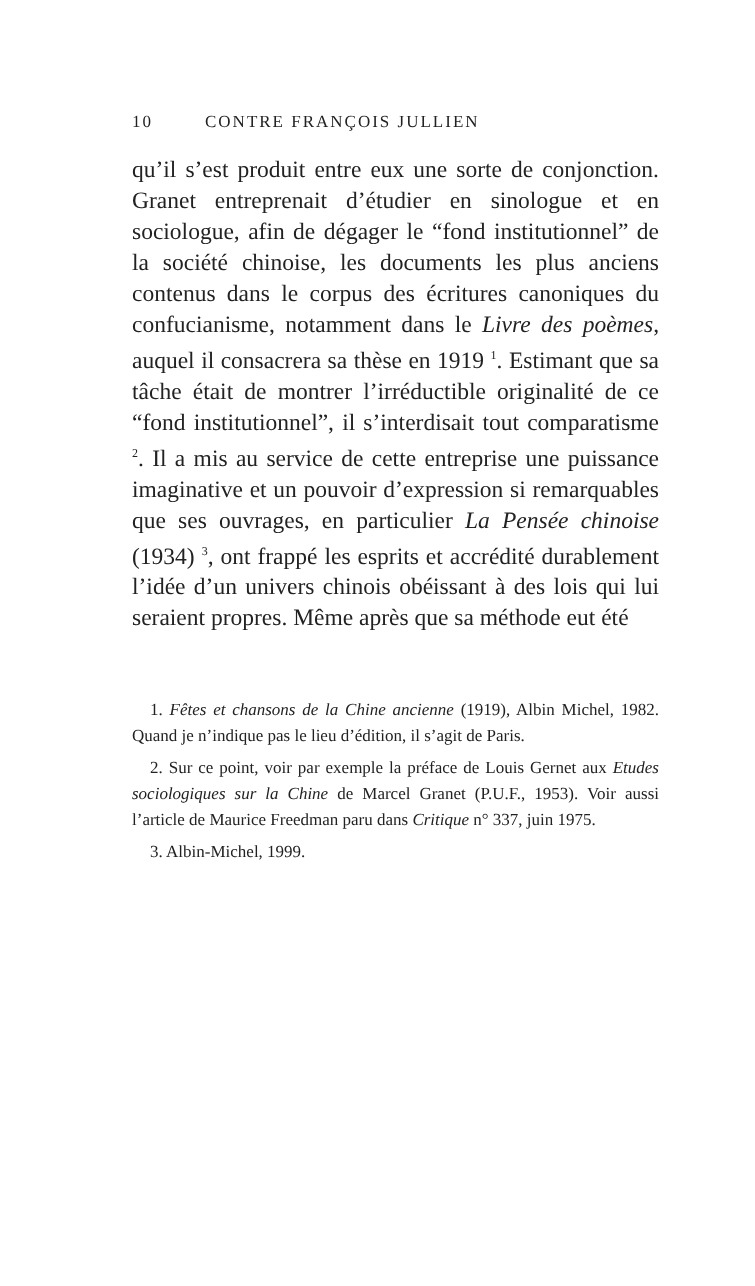10 CONTRE FRANÇOIS JULLIEN
qu’il s’est produit entre eux une sorte de conjonction. Granet entreprenait d’étudier en sinologue et en sociologue, afin de dégager le “fond institutionnel” de la société chinoise, les documents les plus anciens contenus dans le corpus des écritures canoniques du confucianisme, notamment dans le Livre des poèmes, auquel il consacrera sa thèse en 1919 <sup>1</sup>. Estimant que sa tâche était de montrer l’irréductible originalité de ce “fond institutionnel”, il s’interdisait tout comparatisme <sup>2</sup>. Il a mis au service de cette entreprise une puissance imaginative et un pouvoir d’expression si remarquables que ses ouvrages, en particulier La Pensée chinoise (1934) <sup>3</sup>, ont frappé les esprits et accrédité durablement l’idée d’un univers chinois obéissant à des lois qui lui seraient propres. Même après que sa méthode eut été
1. Fêtes et chansons de la Chine ancienne (1919), Albin Michel, 1982. Quand je n’indique pas le lieu d’édition, il s’agit de Paris.
2. Sur ce point, voir par exemple la préface de Louis Gernet aux Etudes sociologiques sur la Chine de Marcel Granet (P.U.F., 1953). Voir aussi l’article de Maurice Freedman paru dans Critique n° 337, juin 1975.
3. Albin-Michel, 1999.